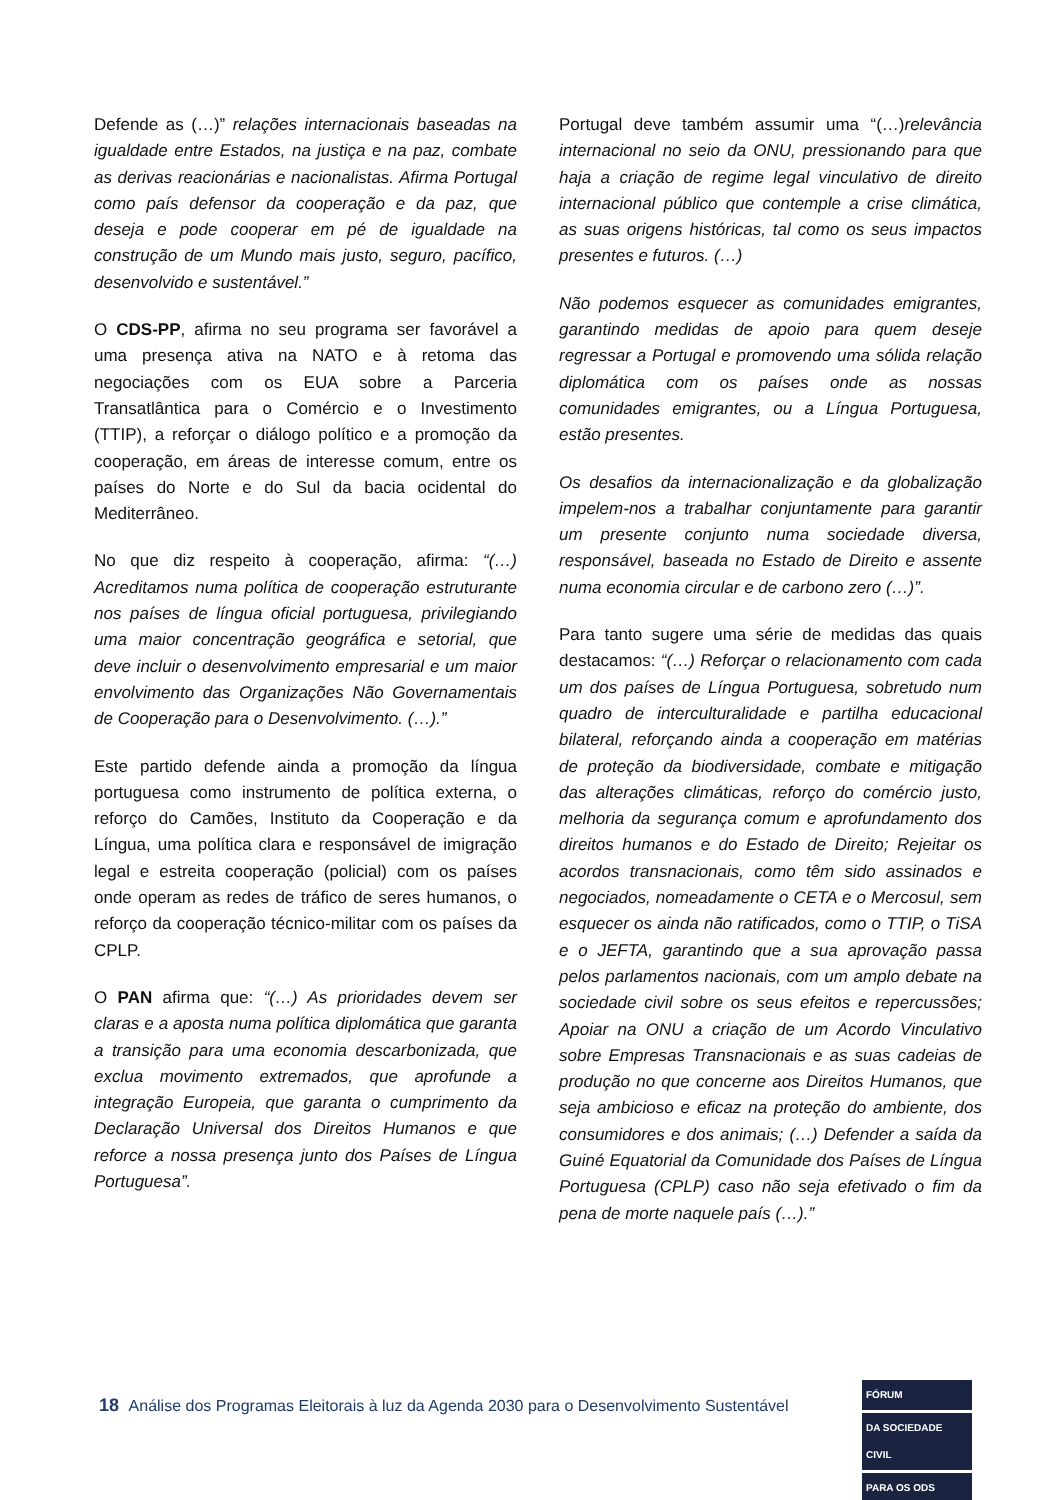Defende as (…)” relações internacionais baseadas na igualdade entre Estados, na justiça e na paz, combate as derivas reacionárias e nacionalistas. Afirma Portugal como país defensor da cooperação e da paz, que deseja e pode cooperar em pé de igualdade na construção de um Mundo mais justo, seguro, pacífico, desenvolvido e sustentável.”
O CDS-PP, afirma no seu programa ser favorável a uma presença ativa na NATO e à retoma das negociações com os EUA sobre a Parceria Transatlântica para o Comércio e o Investimento (TTIP), a reforçar o diálogo político e a promoção da cooperação, em áreas de interesse comum, entre os países do Norte e do Sul da bacia ocidental do Mediterrâneo.
No que diz respeito à cooperação, afirma: “(…) Acreditamos numa política de cooperação estruturante nos países de língua oficial portuguesa, privilegiando uma maior concentração geográfica e setorial, que deve incluir o desenvolvimento empresarial e um maior envolvimento das Organizações Não Governamentais de Cooperação para o Desenvolvimento. (…).”
Este partido defende ainda a promoção da língua portuguesa como instrumento de política externa, o reforço do Camões, Instituto da Cooperação e da Língua, uma política clara e responsável de imigração legal e estreita cooperação (policial) com os países onde operam as redes de tráfico de seres humanos, o reforço da cooperação técnico-militar com os países da CPLP.
O PAN afirma que: “(…) As prioridades devem ser claras e a aposta numa política diplomática que garanta a transição para uma economia descarbonizada, que exclua movimento extremados, que aprofunde a integração Europeia, que garanta o cumprimento da Declaração Universal dos Direitos Humanos e que reforce a nossa presença junto dos Países de Língua Portuguesa”.
Portugal deve também assumir uma “(…)relevância internacional no seio da ONU, pressionando para que haja a criação de regime legal vinculativo de direito internacional público que contemple a crise climática, as suas origens históricas, tal como os seus impactos presentes e futuros. (…)
Não podemos esquecer as comunidades emigrantes, garantindo medidas de apoio para quem deseje regressar a Portugal e promovendo uma sólida relação diplomática com os países onde as nossas comunidades emigrantes, ou a Língua Portuguesa, estão presentes.
Os desafios da internacionalização e da globalização impelem-nos a trabalhar conjuntamente para garantir um presente conjunto numa sociedade diversa, responsável, baseada no Estado de Direito e assente numa economia circular e de carbono zero (…)”.
Para tanto sugere uma série de medidas das quais destacamos: “(…) Reforçar o relacionamento com cada um dos países de Língua Portuguesa, sobretudo num quadro de interculturalidade e partilha educacional bilateral, reforçando ainda a cooperação em matérias de proteção da biodiversidade, combate e mitigação das alterações climáticas, reforço do comércio justo, melhoria da segurança comum e aprofundamento dos direitos humanos e do Estado de Direito; Rejeitar os acordos transnacionais, como têm sido assinados e negociados, nomeadamente o CETA e o Mercosul, sem esquecer os ainda não ratificados, como o TTIP, o TiSA e o JEFTA, garantindo que a sua aprovação passa pelos parlamentos nacionais, com um amplo debate na sociedade civil sobre os seus efeitos e repercussões; Apoiar na ONU a criação de um Acordo Vinculativo sobre Empresas Transnacionais e as suas cadeias de produção no que concerne aos Direitos Humanos, que seja ambicioso e eficaz na proteção do ambiente, dos consumidores e dos animais; (…) Defender a saída da Guiné Equatorial da Comunidade dos Países de Língua Portuguesa (CPLP) caso não seja efetivado o fim da pena de morte naquele país (…).”
18 Análise dos Programas Eleitorais à luz da Agenda 2030 para o Desenvolvimento Sustentável
FÓRUM
DA SOCIEDADE CIVIL
PARA OS ODS